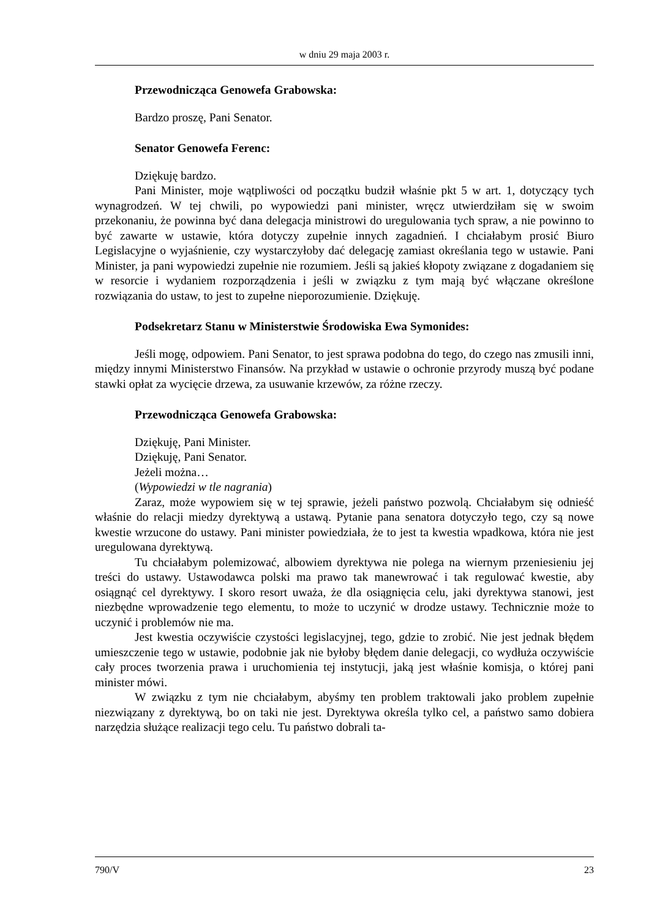w dniu 29 maja 2003 r.
Przewodnicząca Genowefa Grabowska:
Bardzo proszę, Pani Senator.
Senator Genowefa Ferenc:
Dziękuję bardzo.
Pani Minister, moje wątpliwości od początku budził właśnie pkt 5 w art. 1, dotyczący tych wynagrodzeń. W tej chwili, po wypowiedzi pani minister, wręcz utwierdziłam się w swoim przekonaniu, że powinna być dana delegacja ministrowi do uregulowania tych spraw, a nie powinno to być zawarte w ustawie, która dotyczy zupełnie innych zagadnień. I chciałabym prosić Biuro Legislacyjne o wyjaśnienie, czy wystarczyłoby dać delegację zamiast określania tego w ustawie. Pani Minister, ja pani wypowiedzi zupełnie nie rozumiem. Jeśli są jakieś kłopoty związane z dogadaniem się w resorcie i wydaniem rozporządzenia i jeśli w związku z tym mają być włączane określone rozwiązania do ustaw, to jest to zupełne nieporozumienie. Dziękuję.
Podsekretarz Stanu w Ministerstwie Środowiska Ewa Symonides:
Jeśli mogę, odpowiem. Pani Senator, to jest sprawa podobna do tego, do czego nas zmusili inni, między innymi Ministerstwo Finansów. Na przykład w ustawie o ochronie przyrody muszą być podane stawki opłat za wycięcie drzewa, za usuwanie krzewów, za różne rzeczy.
Przewodnicząca Genowefa Grabowska:
Dziękuję, Pani Minister.
Dziękuję, Pani Senator.
Jeżeli można…
(Wypowiedzi w tle nagrania)
Zaraz, może wypowiem się w tej sprawie, jeżeli państwo pozwolą. Chciałabym się odnieść właśnie do relacji miedzy dyrektywą a ustawą. Pytanie pana senatora dotyczyło tego, czy są nowe kwestie wrzucone do ustawy. Pani minister powiedziała, że to jest ta kwestia wpadkowa, która nie jest uregulowana dyrektywą.
Tu chciałabym polemizować, albowiem dyrektywa nie polega na wiernym przeniesieniu jej treści do ustawy. Ustawodawca polski ma prawo tak manewrować i tak regulować kwestie, aby osiągnąć cel dyrektywy. I skoro resort uważa, że dla osiągnięcia celu, jaki dyrektywa stanowi, jest niezbędne wprowadzenie tego elementu, to może to uczynić w drodze ustawy. Technicznie może to uczynić i problemów nie ma.
Jest kwestia oczywiście czystości legislacyjnej, tego, gdzie to zrobić. Nie jest jednak błędem umieszczenie tego w ustawie, podobnie jak nie byłoby błędem danie delegacji, co wydłuża oczywiście cały proces tworzenia prawa i uruchomienia tej instytucji, jaką jest właśnie komisja, o której pani minister mówi.
W związku z tym nie chciałabym, abyśmy ten problem traktowali jako problem zupełnie niezwiązany z dyrektywą, bo on taki nie jest. Dyrektywa określa tylko cel, a państwo samo dobiera narzędzia służące realizacji tego celu. Tu państwo dobrali ta-
790/V 23